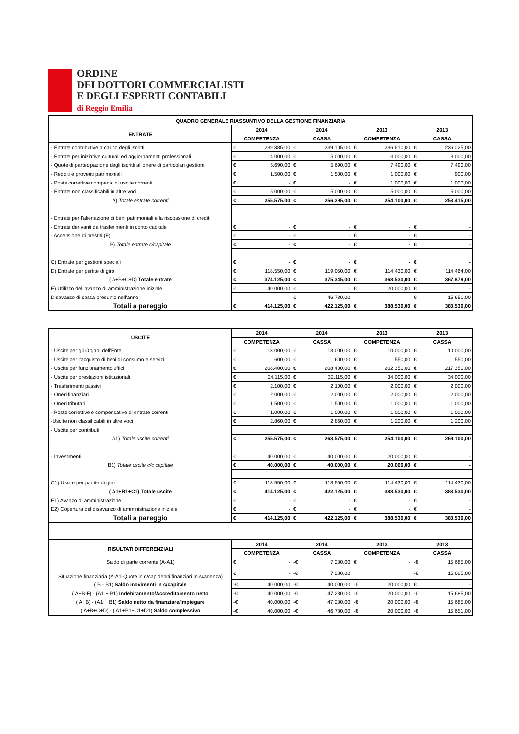ORDINE
DEI DOTTORI COMMERCIALISTI
E DEGLI ESPERTI CONTABILI
di Reggio Emilia
| QUADRO GENERALE RIASSUNTIVO DELLA GESTIONE FINANZIARIA | | | | | | | | |
| --- | --- | --- | --- | --- | --- | --- | --- | --- |
| ENTRATE | 2014 | | 2014 | | 2013 | | 2013 | |
| | COMPETENZA | | CASSA | | COMPETENZA | | CASSA | |
| - Entrate contributive a carico degli iscritti | € | 239.385,00 | € | 239.105,00 | € | 236.610,00 | € | 236.025,00 |
| - Entrate per iniziative culturali ed aggiornamenti professionali | € | 4.000,00 | € | 5.000,00 | € | 3.000,00 | € | 3.000,00 |
| - Quote di partecipazione degli iscritti all'onere di particolari gestioni | € | 5.690,00 | € | 5.690,00 | € | 7.490,00 | € | 7.490,00 |
| - Redditi e proventi patrimoniali | € | 1.500,00 | € | 1.500,00 | € | 1.000,00 | € | 900,00 |
| - Poste correttive compens. di uscite correnti | € | - | € | - | € | 1.000,00 | € | 1.000,00 |
| - Entrate non classificabili in altre voci | € | 5.000,00 | € | 5.000,00 | € | 5.000,00 | € | 5.000,00 |
| A) Totale entrate correnti | € | 255.575,00 | € | 256.295,00 | € | 254.100,00 | € | 253.415,00 |
| - Entrate per l'alienazione di beni patrimoniali e la riscossione di crediti | | | | | | | | |
| - Entrate derivanti da trasferimenti in conto capitale | € | - | € | - | € | - | € | - |
| - Accensione di prestiti (F) | € | - | € | - | € | - | € | - |
| B) Totale entrate c/capitale | € | - | € | - | € | - | € | - |
| C) Entrate per gestioni speciali | € | - | € | - | € | - | € | - |
| D) Entrate per partite di giro | € | 118.550,00 | € | 119.050,00 | € | 114.430,00 | € | 114.464,00 |
| ( A+B+C+D) Totale entrate | € | 374.125,00 | € | 375.345,00 | € | 368.530,00 | € | 367.879,00 |
| E) Utilizzo dell'avanzo di amministrazione iniziale | € | 40.000,00 | € | - | € | 20.000,00 | € | - |
| Disavanzo di cassa presunto nell'anno | | | € | 46.780,00 | | | € | 15.651,00 |
| Totali a pareggio | € | 414.125,00 | € | 422.125,00 | € | 388.530,00 | € | 383.530,00 |
| USCITE | 2014 | | 2014 | | 2013 | | 2013 | |
| --- | --- | --- | --- | --- | --- | --- | --- | --- |
| | COMPETENZA | | CASSA | | COMPETENZA | | CASSA | |
| - Uscite per gli Organi dell'Ente | € | 13.000,00 | € | 13.000,00 | € | 10.000,00 | € | 10.000,00 |
| - Uscite per l'acquisto di beni di consumo e servizi | € | 600,00 | € | 600,00 | € | 550,00 | € | 550,00 |
| - Uscite per funzionamento uffici | € | 208.400,00 | € | 208.400,00 | € | 202.350,00 | € | 217.350,00 |
| - Uscite per prestazioni istituzionali | € | 24.115,00 | € | 32.115,00 | € | 34.000,00 | € | 34.000,00 |
| - Trasferimenti passivi | € | 2.100,00 | € | 2.100,00 | € | 2.000,00 | € | 2.000,00 |
| - Oneri finanziari | € | 2.000,00 | € | 2.000,00 | € | 2.000,00 | € | 2.000,00 |
| - Oneri tributari | € | 1.500,00 | € | 1.500,00 | € | 1.000,00 | € | 1.000,00 |
| - Poste correttive e compensative di entrate correnti | € | 1.000,00 | € | 1.000,00 | € | 1.000,00 | € | 1.000,00 |
| -Uscite non classificabili in altre voci | € | 2.860,00 | € | 2.860,00 | € | 1.200,00 | € | 1.200,00 |
| - Uscite per contributi | | | | | | | | |
| A1) Totale uscite correnti | € | 255.575,00 | € | 263.575,00 | € | 254.100,00 | € | 269.100,00 |
| - Investimenti | € | 40.000,00 | € | 40.000,00 | € | 20.000,00 | € | - |
| B1) Totale uscite c/c capitale | € | 40.000,00 | € | 40.000,00 | € | 20.000,00 | € | - |
| C1) Uscite per partite di giro | € | 118.550,00 | € | 118.550,00 | € | 114.430,00 | € | 114.430,00 |
| ( A1+B1+C1) Totale uscite | € | 414.125,00 | € | 422.125,00 | € | 388.530,00 | € | 383.530,00 |
| E1) Avanzo di amministrazione | € | - | € | - | € | - | € | - |
| E2) Copertura del disavanzo di amministrazione iniziale | € | - | € | - | € | - | € | - |
| Totali a pareggio | € | 414.125,00 | € | 422.125,00 | € | 388.530,00 | € | 383.530,00 |
| RISULTATI DIFFERENZIALI | 2014 | | 2014 | | 2013 | | 2013 | |
| | COMPETENZA | | CASSA | | COMPETENZA | | CASSA | |
| Saldo di parte corrente (A-A1) | € | - | -€ | 7.280,00 | € | - | -€ | 15.685,00 |
| Situazione finanziaria (A-A1-Quote in c/cap.debiti finanziari in scadenza) | € | - | -€ | 7.280,00 | | | -€ | 15.685,00 |
| ( B - B1) Saldo movimenti in c/capitale | -€ | 40.000,00 | -€ | 40.000,00 | -€ | 20.000,00 | € | - |
| ( A+B-F) - (A1 + B1) Indebitamento/Accreditamento netto | -€ | 40.000,00 | -€ | 47.280,00 | -€ | 20.000,00 | -€ | 15.685,00 |
| ( A+B) - (A1 + B1) Saldo netto da finanziare/impiegare | -€ | 40.000,00 | -€ | 47.280,00 | -€ | 20.000,00 | -€ | 15.685,00 |
| ( A+B+C+D) - ( A1+B1+C1+D1) Saldo complessivo | -€ | 40.000,00 | -€ | 46.780,00 | -€ | 20.000,00 | -€ | 15.651,00 |